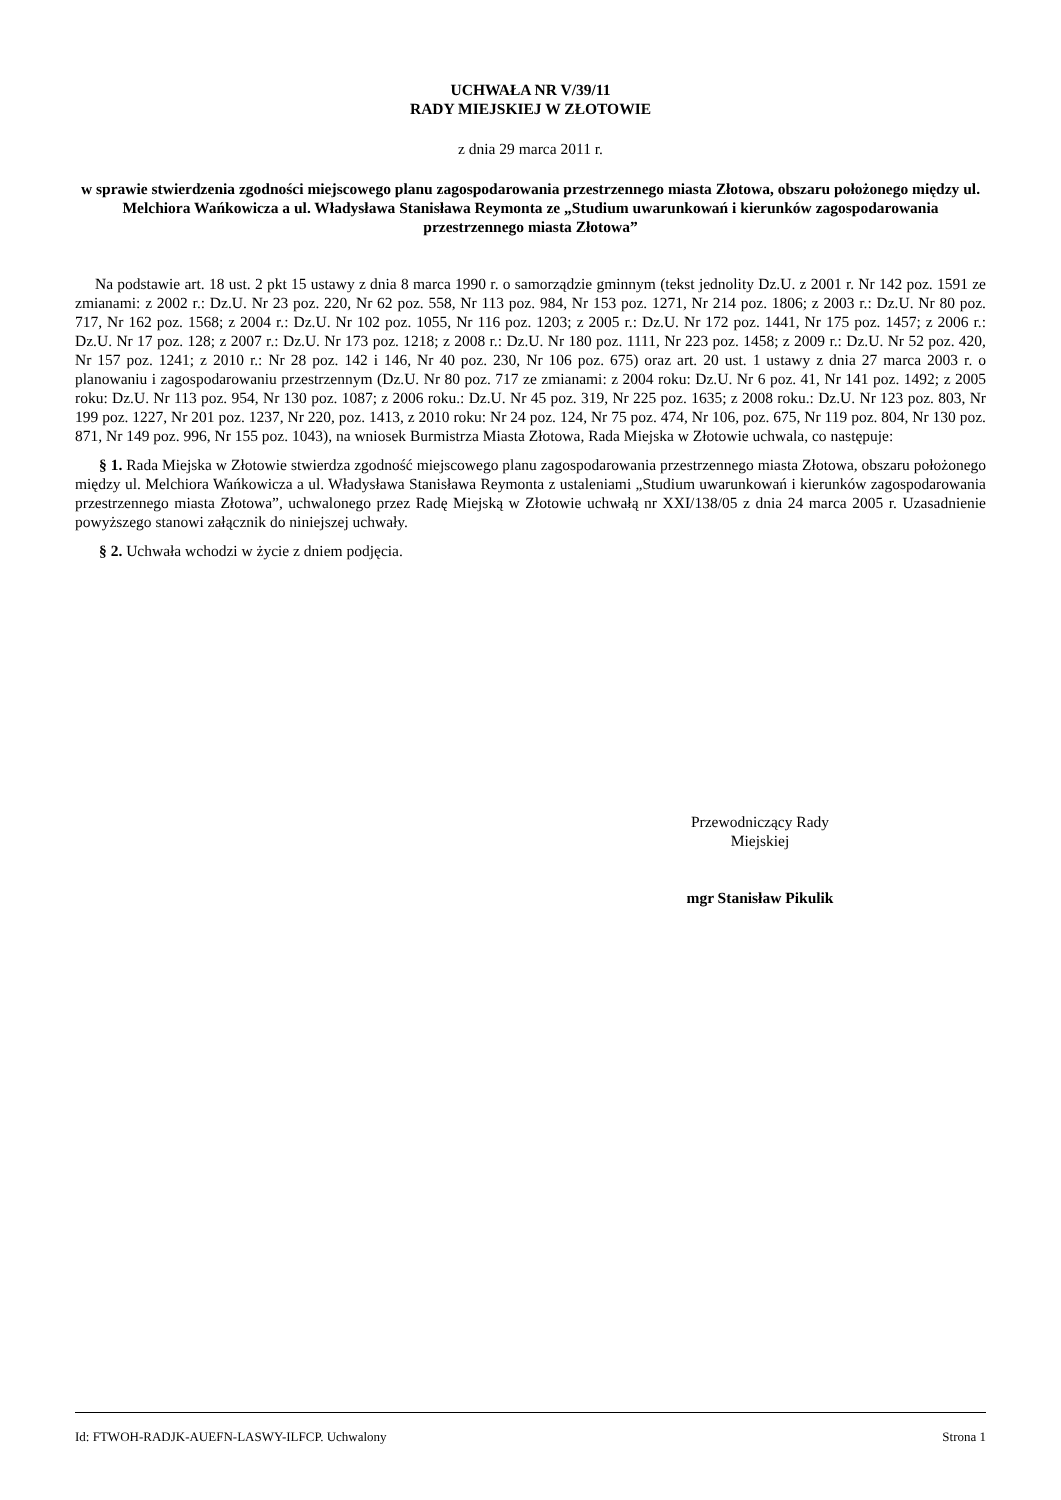UCHWAŁA NR V/39/11
RADY MIEJSKIEJ W ZŁOTOWIE
z dnia 29 marca 2011 r.
w sprawie stwierdzenia zgodności miejscowego planu zagospodarowania przestrzennego miasta Złotowa, obszaru położonego między ul. Melchiora Wańkowicza a ul. Władysława Stanisława Reymonta ze „Studium uwarunkowań i kierunków zagospodarowania przestrzennego miasta Złotowa”
Na podstawie art. 18 ust. 2 pkt 15 ustawy z dnia 8 marca 1990 r. o samorządzie gminnym (tekst jednolity Dz.U. z 2001 r. Nr 142 poz. 1591 ze zmianami: z 2002 r.: Dz.U. Nr 23 poz. 220, Nr 62 poz. 558, Nr 113 poz. 984, Nr 153 poz. 1271, Nr 214 poz. 1806; z 2003 r.: Dz.U. Nr 80 poz. 717, Nr 162 poz. 1568; z 2004 r.: Dz.U. Nr 102 poz. 1055, Nr 116 poz. 1203; z 2005 r.: Dz.U. Nr 172 poz. 1441, Nr 175 poz. 1457; z 2006 r.: Dz.U. Nr 17 poz. 128; z 2007 r.: Dz.U. Nr 173 poz. 1218; z 2008 r.: Dz.U. Nr 180 poz. 1111, Nr 223 poz. 1458; z 2009 r.: Dz.U. Nr 52 poz. 420, Nr 157 poz. 1241; z 2010 r.: Nr 28 poz. 142 i 146, Nr 40 poz. 230, Nr 106 poz. 675) oraz art. 20 ust. 1 ustawy z dnia 27 marca 2003 r. o planowaniu i zagospodarowaniu przestrzennym (Dz.U. Nr 80 poz. 717 ze zmianami: z 2004 roku: Dz.U. Nr 6 poz. 41, Nr 141 poz. 1492; z 2005 roku: Dz.U. Nr 113 poz. 954, Nr 130 poz. 1087; z 2006 roku.: Dz.U. Nr 45 poz. 319, Nr 225 poz. 1635; z 2008 roku.: Dz.U. Nr 123 poz. 803, Nr 199 poz. 1227, Nr 201 poz. 1237, Nr 220, poz. 1413, z 2010 roku: Nr 24 poz. 124, Nr 75 poz. 474, Nr 106, poz. 675, Nr 119 poz. 804, Nr 130 poz. 871, Nr 149 poz. 996, Nr 155 poz. 1043), na wniosek Burmistrza Miasta Złotowa, Rada Miejska w Złotowie uchwala, co następuje:
§ 1. Rada Miejska w Złotowie stwierdza zgodność miejscowego planu zagospodarowania przestrzennego miasta Złotowa, obszaru położonego między ul. Melchiora Wańkowicza a ul. Władysława Stanisława Reymonta z ustaleniami „Studium uwarunkowań i kierunków zagospodarowania przestrzennego miasta Złotowa”, uchwalonego przez Radę Miejską w Złotowie uchwałą nr XXI/138/05 z dnia 24 marca 2005 r. Uzasadnienie powyższego stanowi załącznik do niniejszej uchwały.
§ 2. Uchwała wchodzi w życie z dniem podjęcia.
Przewodniczący Rady
Miejskiej
mgr Stanisław Pikulik
Id: FTWOH-RADJK-AUEFN-LASWY-ILFCP. Uchwalony Strona 1